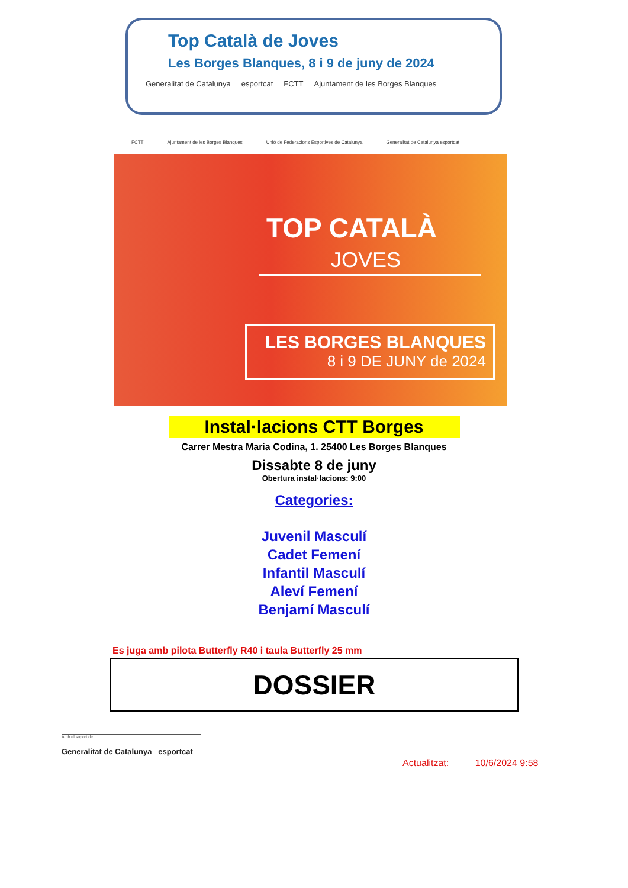Top Català de Joves
Les Borges Blanques, 8 i 9 de juny de 2024
Generalitat de Catalunya esportcat FCTT Ajuntament de les Borges Blanques
FCTT Ajuntament de les Borges Blanques Unió de Federacions Esportives de Catalunya Generalitat de Catalunya esportcat
TOP CATALÀ
JOVES
LES BORGES BLANQUES
8 i 9 DE JUNY de 2024
Instal·lacions CTT Borges
Carrer Mestra Maria Codina, 1. 25400 Les Borges Blanques
Dissabte 8 de juny
Obertura instal·lacions: 9:00
Categories:
Juvenil Masculí
Cadet Femení
Infantil Masculí
Aleví Femení
Benjamí Masculí
Es juga amb pilota Butterfly R40 i taula Butterfly 25 mm
DOSSIER
Amb el suport de
Generalitat de Catalunya esportcat
Actualitzat: 10/6/2024 9:58